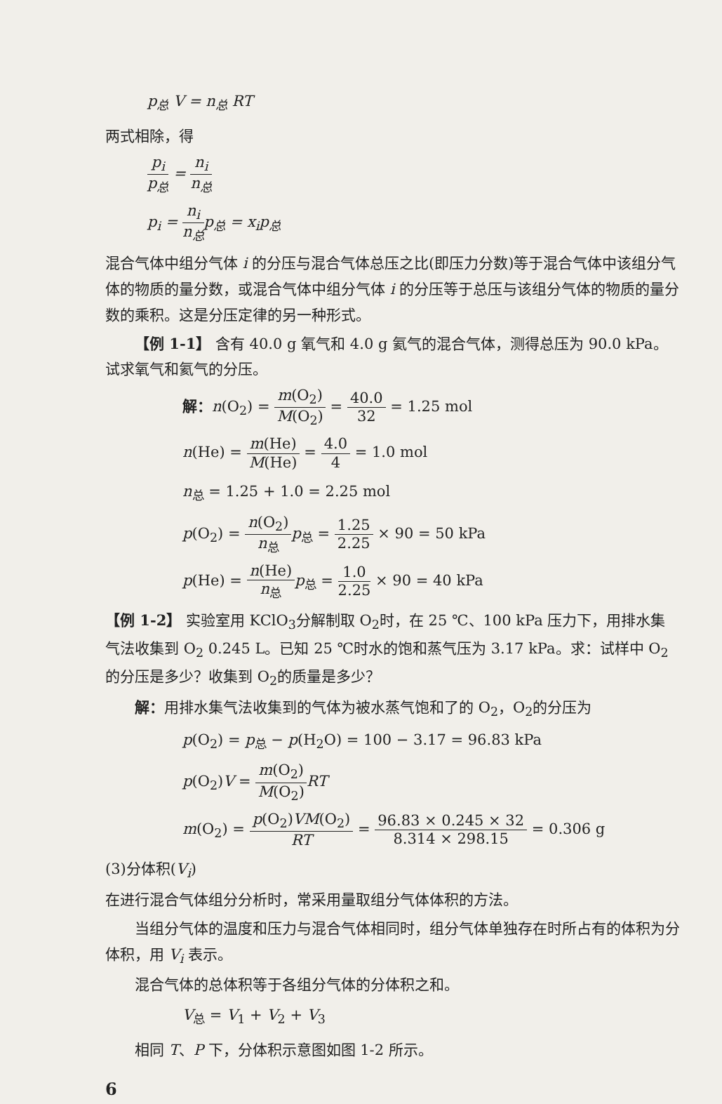p<sub>总</sub> V = n<sub>总</sub> RT
两式相除，得
p<sub>i</sub> p<sub>总</sub> = n<sub>i</sub> n<sub>总</sub>
p<sub>i</sub> = n<sub>i</sub> n<sub>总</sub>p<sub>总</sub> = x<sub>i</sub>p<sub>总</sub>
混合气体中组分气体 i 的分压与混合气体总压之比(即压力分数)等于混合气体中该组分气体的物质的量分数，或混合气体中组分气体 i 的分压等于总压与该组分气体的物质的量分数的乘积。这是分压定律的另一种形式。
【例 1-1】 含有 40.0 g 氧气和 4.0 g 氦气的混合气体，测得总压为 90.0 kPa。试求氧气和氦气的分压。
解：n(O<sub>2</sub>) = m(O<sub>2</sub>) M(O<sub>2</sub>) = 40.0 32 = 1.25 mol
n(He) = m(He) M(He) = 4.0 4 = 1.0 mol
n<sub>总</sub> = 1.25 + 1.0 = 2.25 mol
p(O<sub>2</sub>) = n(O<sub>2</sub>) n<sub>总</sub> p<sub>总</sub> = 1.25 2.25 × 90 = 50 kPa
p(He) = n(He) n<sub>总</sub> p<sub>总</sub> = 1.0 2.25 × 90 = 40 kPa
【例 1-2】 实验室用 KClO<sub>3</sub>分解制取 O<sub>2</sub>时，在 25 ℃、100 kPa 压力下，用排水集气法收集到 O<sub>2</sub> 0.245 L。已知 25 ℃时水的饱和蒸气压为 3.17 kPa。求：试样中 O<sub>2</sub>的分压是多少？收集到 O<sub>2</sub>的质量是多少？
解：用排水集气法收集到的气体为被水蒸气饱和了的 O<sub>2</sub>，O<sub>2</sub>的分压为
p(O<sub>2</sub>) = p<sub>总</sub> − p(H<sub>2</sub>O) = 100 − 3.17 = 96.83 kPa
p(O<sub>2</sub>)V = m(O<sub>2</sub>) M(O<sub>2</sub>) RT
m(O<sub>2</sub>) = p(O<sub>2</sub>)VM(O<sub>2</sub>) RT = 96.83 × 0.245 × 32 8.314 × 298.15 = 0.306 g
(3)分体积(V<sub>i</sub>)
在进行混合气体组分分析时，常采用量取组分气体体积的方法。
当组分气体的温度和压力与混合气体相同时，组分气体单独存在时所占有的体积为分体积，用 V<sub>i</sub> 表示。
混合气体的总体积等于各组分气体的分体积之和。
V<sub>总</sub> = V<sub>1</sub> + V<sub>2</sub> + V<sub>3</sub>
相同 T、P 下，分体积示意图如图 1-2 所示。
6